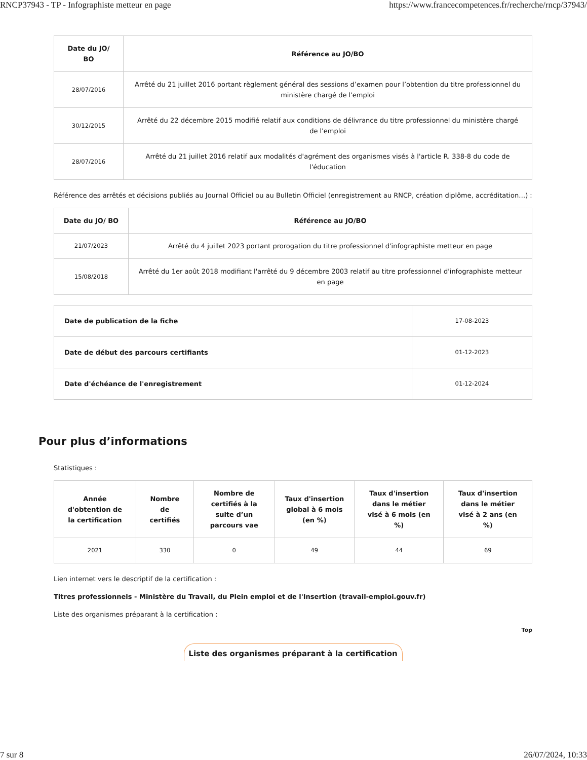RNCP37943 - TP - Infographiste metteur en page https://www.francecompetences.fr/recherche/rncp/37943/
| Date du JO/ BO | Référence au JO/BO |
| --- | --- |
| 28/07/2016 | Arrêté du 21 juillet 2016 portant règlement général des sessions d’examen pour l’obtention du titre professionnel du ministère chargé de l'emploi |
| 30/12/2015 | Arrêté du 22 décembre 2015 modifié relatif aux conditions de délivrance du titre professionnel du ministère chargé de l'emploi |
| 28/07/2016 | Arrêté du 21 juillet 2016 relatif aux modalités d'agrément des organismes visés à l'article R. 338-8 du code de l'éducation |
Référence des arrêtés et décisions publiés au Journal Officiel ou au Bulletin Officiel (enregistrement au RNCP, création diplôme, accréditation…) :
| Date du JO/ BO | Référence au JO/BO |
| --- | --- |
| 21/07/2023 | Arrêté du 4 juillet 2023 portant prorogation du titre professionnel d'infographiste metteur en page |
| 15/08/2018 | Arrêté du 1er août 2018 modifiant l'arrêté du 9 décembre 2003 relatif au titre professionnel d'infographiste metteur en page |
| Date de publication de la fiche | 17-08-2023 |
| Date de début des parcours certifiants | 01-12-2023 |
| Date d'échéance de l'enregistrement | 01-12-2024 |
Pour plus d’informations
Statistiques :
| Année d'obtention de la certification | Nombre de certifiés | Nombre de certifiés à la suite d’un parcours vae | Taux d'insertion global à 6 mois (en %) | Taux d'insertion dans le métier visé à 6 mois (en %) | Taux d'insertion dans le métier visé à 2 ans (en %) |
| --- | --- | --- | --- | --- | --- |
| 2021 | 330 | 0 | 49 | 44 | 69 |
Lien internet vers le descriptif de la certification :
Titres professionnels - Ministère du Travail, du Plein emploi et de l'Insertion (travail-emploi.gouv.fr)
Liste des organismes préparant à la certification :
Top
Liste des organismes préparant à la certification
7 sur 8 26/07/2024, 10:33